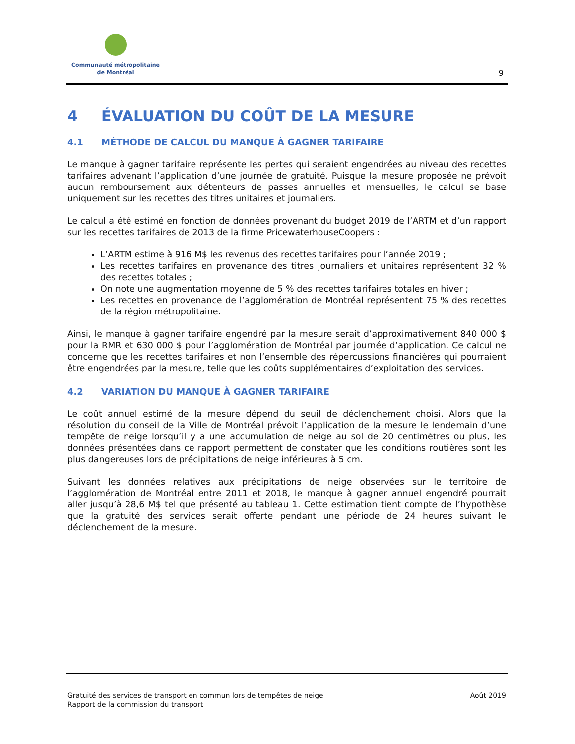Communauté métropolitaine
de Montréal
9
4 ÉVALUATION DU COÛT DE LA MESURE
4.1 MÉTHODE DE CALCUL DU MANQUE À GAGNER TARIFAIRE
Le manque à gagner tarifaire représente les pertes qui seraient engendrées au niveau des recettes tarifaires advenant l’application d’une journée de gratuité. Puisque la mesure proposée ne prévoit aucun remboursement aux détenteurs de passes annuelles et mensuelles, le calcul se base uniquement sur les recettes des titres unitaires et journaliers.
Le calcul a été estimé en fonction de données provenant du budget 2019 de l’ARTM et d’un rapport sur les recettes tarifaires de 2013 de la firme PricewaterhouseCoopers :
L’ARTM estime à 916 M$ les revenus des recettes tarifaires pour l’année 2019 ;
Les recettes tarifaires en provenance des titres journaliers et unitaires représentent 32 % des recettes totales ;
On note une augmentation moyenne de 5 % des recettes tarifaires totales en hiver ;
Les recettes en provenance de l’agglomération de Montréal représentent 75 % des recettes de la région métropolitaine.
Ainsi, le manque à gagner tarifaire engendré par la mesure serait d’approximativement 840 000 $ pour la RMR et 630 000 $ pour l’agglomération de Montréal par journée d’application. Ce calcul ne concerne que les recettes tarifaires et non l’ensemble des répercussions financières qui pourraient être engendrées par la mesure, telle que les coûts supplémentaires d’exploitation des services.
4.2 VARIATION DU MANQUE À GAGNER TARIFAIRE
Le coût annuel estimé de la mesure dépend du seuil de déclenchement choisi. Alors que la résolution du conseil de la Ville de Montréal prévoit l’application de la mesure le lendemain d’une tempête de neige lorsqu’il y a une accumulation de neige au sol de 20 centimètres ou plus, les données présentées dans ce rapport permettent de constater que les conditions routières sont les plus dangereuses lors de précipitations de neige inférieures à 5 cm.
Suivant les données relatives aux précipitations de neige observées sur le territoire de l’agglomération de Montréal entre 2011 et 2018, le manque à gagner annuel engendré pourrait aller jusqu’à 28,6 M$ tel que présenté au tableau 1. Cette estimation tient compte de l’hypothèse que la gratuité des services serait offerte pendant une période de 24 heures suivant le déclenchement de la mesure.
Gratuité des services de transport en commun lors de tempêtes de neige
Rapport de la commission du transport
Août 2019